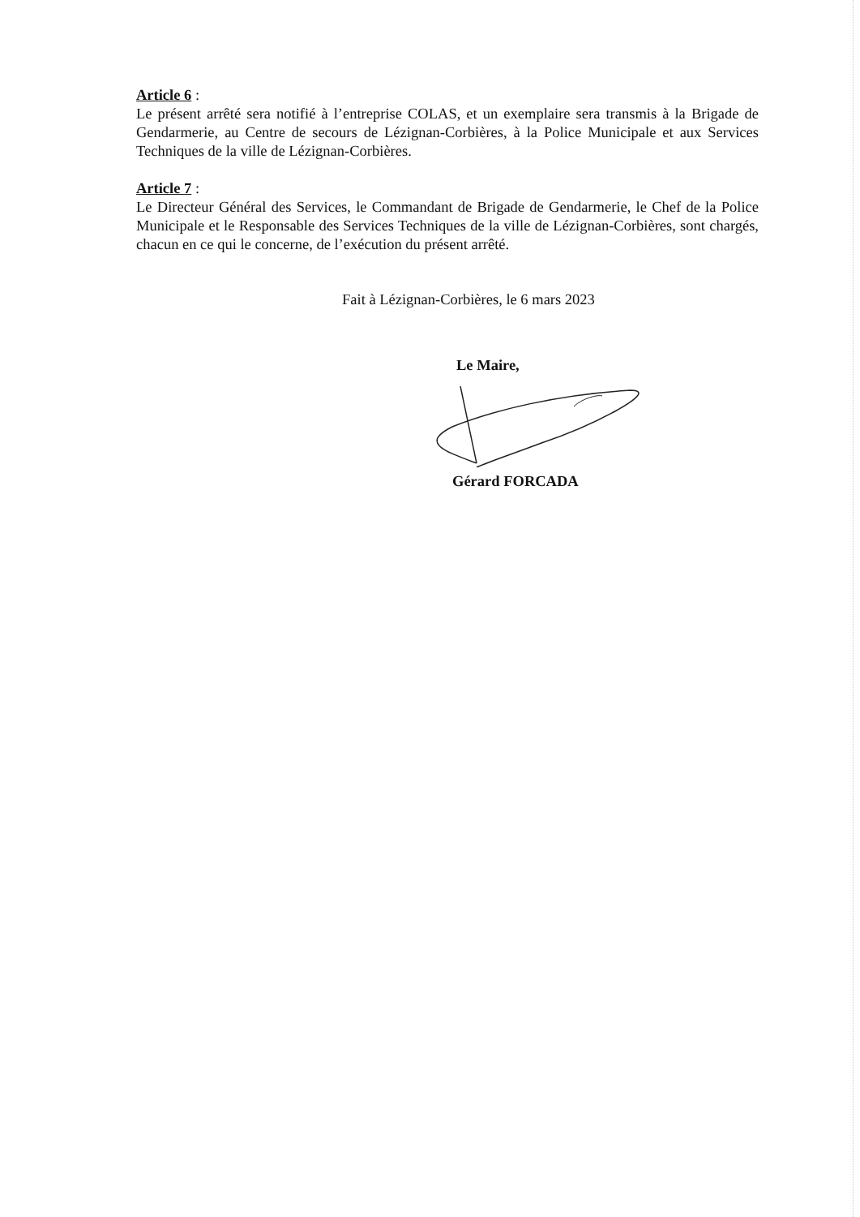Article 6 :
Le présent arrêté sera notifié à l’entreprise COLAS, et un exemplaire sera transmis à la Brigade de Gendarmerie, au Centre de secours de Lézignan-Corbières, à la Police Municipale et aux Services Techniques de la ville de Lézignan-Corbières.
Article 7 :
Le Directeur Général des Services, le Commandant de Brigade de Gendarmerie, le Chef de la Police Municipale et le Responsable des Services Techniques de la ville de Lézignan-Corbières, sont chargés, chacun en ce qui le concerne, de l’exécution du présent arrêté.
Fait à Lézignan-Corbières, le 6 mars 2023
Le Maire,
Gérard FORCADA